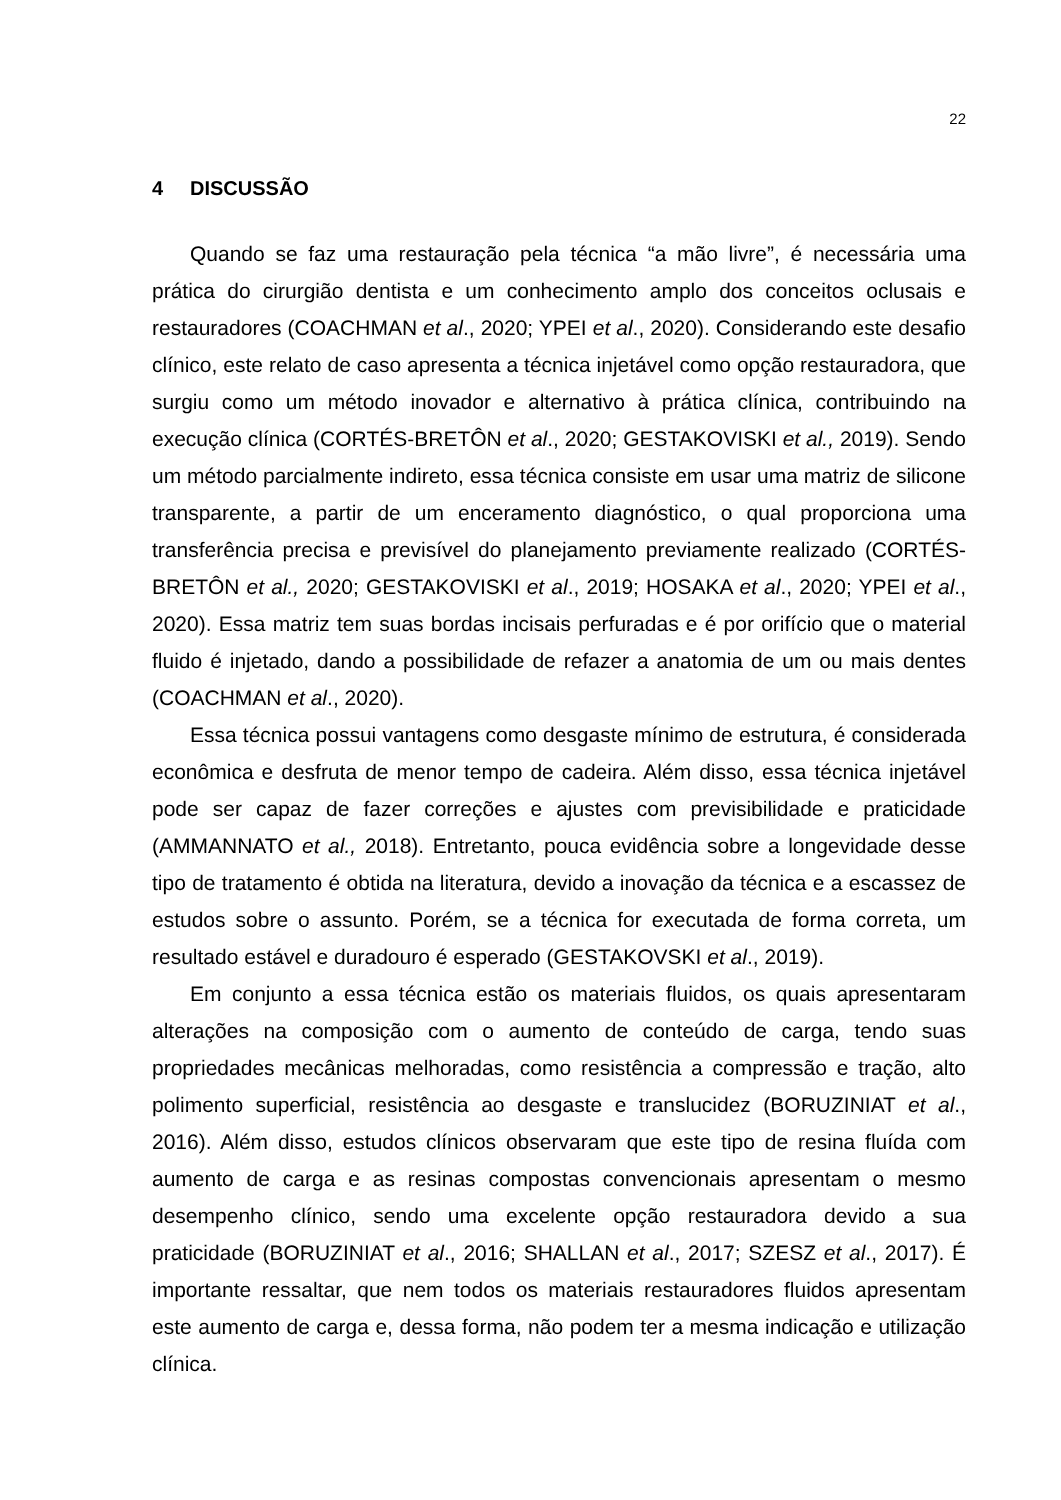22
4 DISCUSSÃO
Quando se faz uma restauração pela técnica “a mão livre”, é necessária uma prática do cirurgião dentista e um conhecimento amplo dos conceitos oclusais e restauradores (COACHMAN et al., 2020; YPEI et al., 2020). Considerando este desafio clínico, este relato de caso apresenta a técnica injetável como opção restauradora, que surgiu como um método inovador e alternativo à prática clínica, contribuindo na execução clínica (CORTÉS-BRETÔN et al., 2020; GESTAKOVISKI et al., 2019). Sendo um método parcialmente indireto, essa técnica consiste em usar uma matriz de silicone transparente, a partir de um enceramento diagnóstico, o qual proporciona uma transferência precisa e previsível do planejamento previamente realizado (CORTÉS-BRETÔN et al., 2020; GESTAKOVISKI et al., 2019; HOSAKA et al., 2020; YPEI et al., 2020). Essa matriz tem suas bordas incisais perfuradas e é por orifício que o material fluido é injetado, dando a possibilidade de refazer a anatomia de um ou mais dentes (COACHMAN et al., 2020).
Essa técnica possui vantagens como desgaste mínimo de estrutura, é considerada econômica e desfruta de menor tempo de cadeira. Além disso, essa técnica injetável pode ser capaz de fazer correções e ajustes com previsibilidade e praticidade (AMMANNATO et al., 2018). Entretanto, pouca evidência sobre a longevidade desse tipo de tratamento é obtida na literatura, devido a inovação da técnica e a escassez de estudos sobre o assunto. Porém, se a técnica for executada de forma correta, um resultado estável e duradouro é esperado (GESTAKOVSKI et al., 2019).
Em conjunto a essa técnica estão os materiais fluidos, os quais apresentaram alterações na composição com o aumento de conteúdo de carga, tendo suas propriedades mecânicas melhoradas, como resistência a compressão e tração, alto polimento superficial, resistência ao desgaste e translucidez (BORUZINIAT et al., 2016). Além disso, estudos clínicos observaram que este tipo de resina fluída com aumento de carga e as resinas compostas convencionais apresentam o mesmo desempenho clínico, sendo uma excelente opção restauradora devido a sua praticidade (BORUZINIAT et al., 2016; SHALLAN et al., 2017; SZESZ et al., 2017). É importante ressaltar, que nem todos os materiais restauradores fluidos apresentam este aumento de carga e, dessa forma, não podem ter a mesma indicação e utilização clínica.